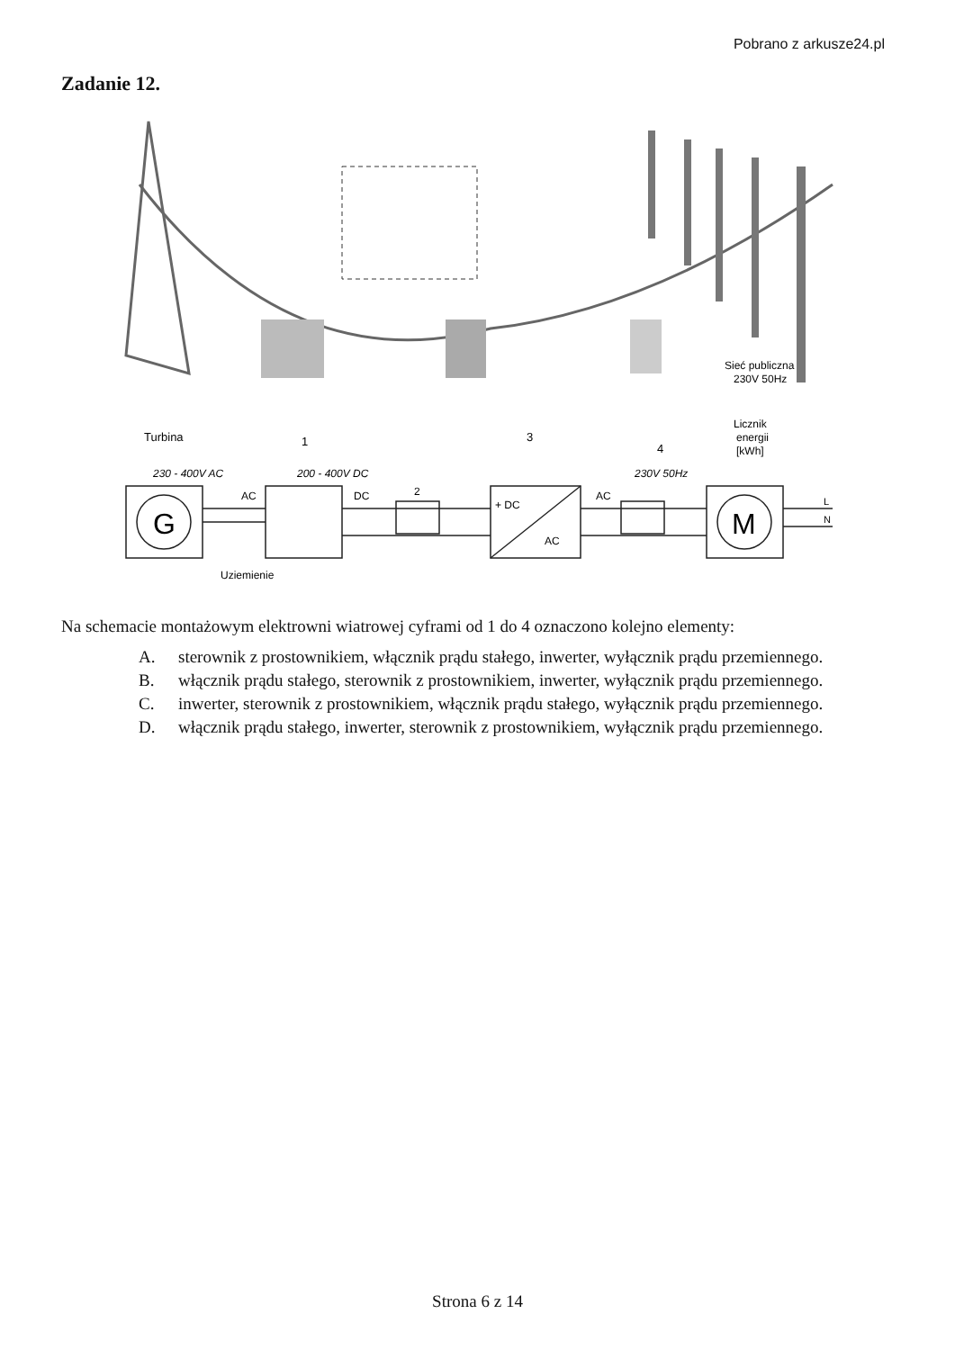Pobrano z arkusze24.pl
Zadanie 12.
Sieć publiczna
230V 50Hz
Turbina
1
3
4
Licznik
energii
[kWh]
230 - 400V AC
200 - 400V DC
230V 50Hz
G
M
AC
DC
2
+ DC
AC
AC
L
N
Uziemienie
Na schemacie montażowym elektrowni wiatrowej cyframi od 1 do 4 oznaczono kolejno elementy:
A. sterownik z prostownikiem, włącznik prądu stałego, inwerter, wyłącznik prądu przemiennego.
B. włącznik prądu stałego, sterownik z prostownikiem, inwerter, wyłącznik prądu przemiennego.
C. inwerter, sterownik z prostownikiem, włącznik prądu stałego, wyłącznik prądu przemiennego.
D. włącznik prądu stałego, inwerter, sterownik z prostownikiem, wyłącznik prądu przemiennego.
Strona 6 z 14